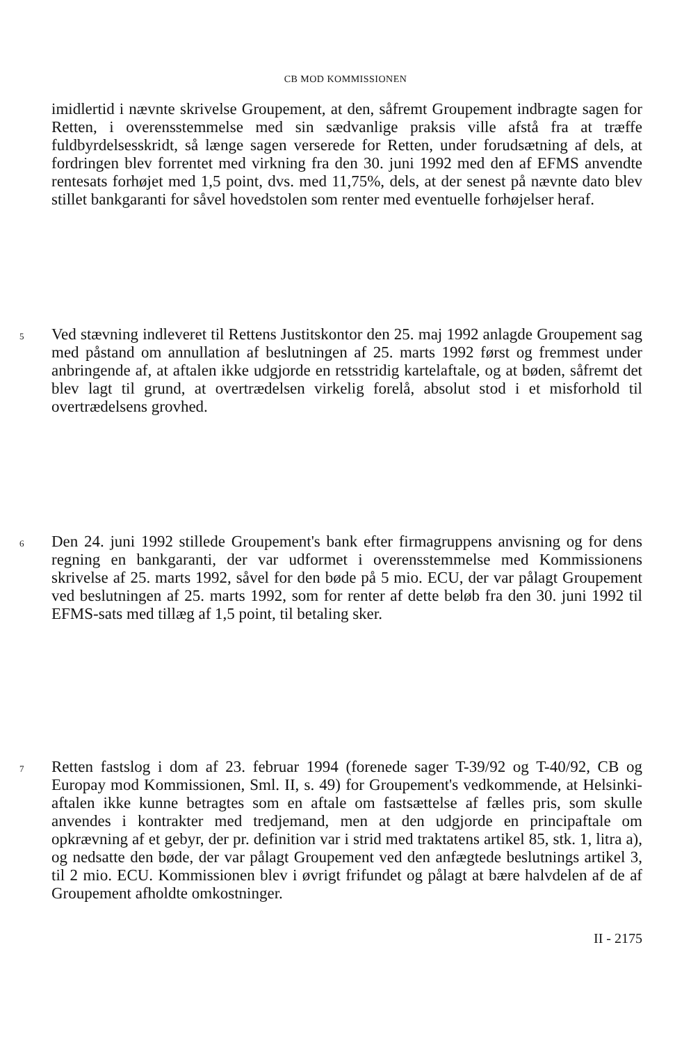CB MOD KOMMISSIONEN
imidlertid i nævnte skrivelse Groupement, at den, såfremt Groupement indbragte sagen for Retten, i overensstemmelse med sin sædvanlige praksis ville afstå fra at træffe fuldbyrdelsesskridt, så længe sagen verserede for Retten, under forudsætning af dels, at fordringen blev forrentet med virkning fra den 30. juni 1992 med den af EFMS anvendte rentesats forhøjet med 1,5 point, dvs. med 11,75%, dels, at der senest på nævnte dato blev stillet bankgaranti for såvel hovedstolen som renter med eventuelle forhøjelser heraf.
5
Ved stævning indleveret til Rettens Justitskontor den 25. maj 1992 anlagde Groupement sag med påstand om annullation af beslutningen af 25. marts 1992 først og fremmest under anbringende af, at aftalen ikke udgjorde en retsstridig kartelaftale, og at bøden, såfremt det blev lagt til grund, at overtrædelsen virkelig forelå, absolut stod i et misforhold til overtrædelsens grovhed.
6
Den 24. juni 1992 stillede Groupement's bank efter firmagruppens anvisning og for dens regning en bankgaranti, der var udformet i overensstemmelse med Kommissionens skrivelse af 25. marts 1992, såvel for den bøde på 5 mio. ECU, der var pålagt Groupement ved beslutningen af 25. marts 1992, som for renter af dette beløb fra den 30. juni 1992 til EFMS-sats med tillæg af 1,5 point, til betaling sker.
7
Retten fastslog i dom af 23. februar 1994 (forenede sager T-39/92 og T-40/92, CB og Europay mod Kommissionen, Sml. II, s. 49) for Groupement's vedkommende, at Helsinki-aftalen ikke kunne betragtes som en aftale om fastsættelse af fælles pris, som skulle anvendes i kontrakter med tredjemand, men at den udgjorde en principaftale om opkrævning af et gebyr, der pr. definition var i strid med traktatens artikel 85, stk. 1, litra a), og nedsatte den bøde, der var pålagt Groupement ved den anfægtede beslutnings artikel 3, til 2 mio. ECU. Kommissionen blev i øvrigt frifundet og pålagt at bære halvdelen af de af Groupement afholdte omkostninger.
II - 2175